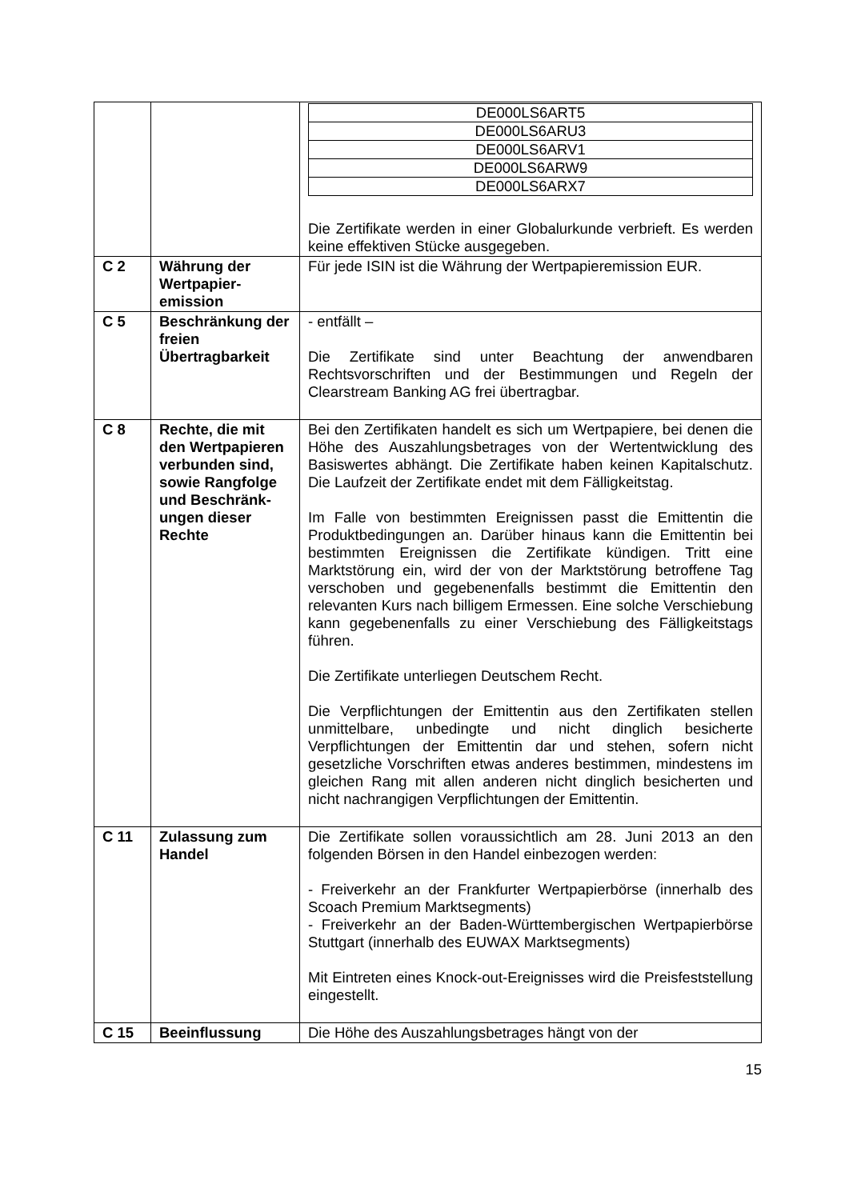| | | / DE000LS6ART5 / / DE000LS6ARU3 / / DE000LS6ARV1 / / DE000LS6ARW9 / / DE000LS6ARX7 / Die Zertifikate werden in einer Globalurkunde verbrieft. Es werden keine effektiven Stücke ausgegeben. |
| C 2 | Währung der Wertpapier-emission | Für jede ISIN ist die Währung der Wertpapieremission EUR. |
| C 5 | Beschränkung der freien Übertragbarkeit | - entfällt – Die Zertifikate sind unter Beachtung der anwendbaren Rechtsvorschriften und der Bestimmungen und Regeln der Clearstream Banking AG frei übertragbar. |
| C 8 | Rechte, die mit den Wertpapieren verbunden sind, sowie Rangfolge und Beschränk-ungen dieser Rechte | Bei den Zertifikaten handelt es sich um Wertpapiere, bei denen die Höhe des Auszahlungsbetrages von der Wertentwicklung des Basiswertes abhängt. Die Zertifikate haben keinen Kapitalschutz. Die Laufzeit der Zertifikate endet mit dem Fälligkeitstag. Im Falle von bestimmten Ereignissen passt die Emittentin die Produktbedingungen an. Darüber hinaus kann die Emittentin bei bestimmten Ereignissen die Zertifikate kündigen. Tritt eine Marktstörung ein, wird der von der Marktstörung betroffene Tag verschoben und gegebenenfalls bestimmt die Emittentin den relevanten Kurs nach billigem Ermessen. Eine solche Verschiebung kann gegebenenfalls zu einer Verschiebung des Fälligkeitstags führen. Die Zertifikate unterliegen Deutschem Recht. Die Verpflichtungen der Emittentin aus den Zertifikaten stellen unmittelbare, unbedingte und nicht dinglich besicherte Verpflichtungen der Emittentin dar und stehen, sofern nicht gesetzliche Vorschriften etwas anderes bestimmen, mindestens im gleichen Rang mit allen anderen nicht dinglich besicherten und nicht nachrangigen Verpflichtungen der Emittentin. |
| C 11 | Zulassung zum Handel | Die Zertifikate sollen voraussichtlich am 28. Juni 2013 an den folgenden Börsen in den Handel einbezogen werden: - Freiverkehr an der Frankfurter Wertpapierbörse (innerhalb des Scoach Premium Marktsegments) - Freiverkehr an der Baden-Württembergischen Wertpapierbörse Stuttgart (innerhalb des EUWAX Marktsegments) Mit Eintreten eines Knock-out-Ereignisses wird die Preisfeststellung eingestellt. |
| C 15 | Beeinflussung | Die Höhe des Auszahlungsbetrages hängt von der |
15